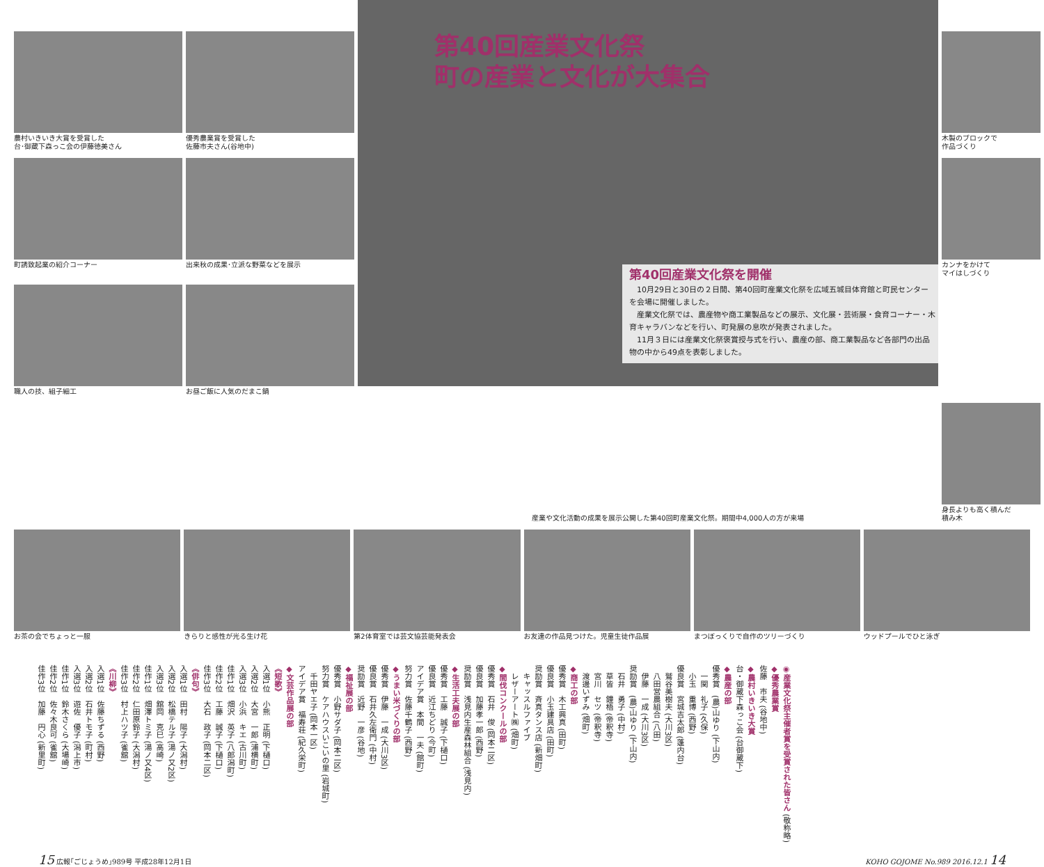農村いきいき大賞を受賞した
台･御蔵下森っこ会の伊藤徳美さん
優秀農業賞を受賞した
佐藤市夫さん(谷地中)
第40回産業文化祭
町の産業と文化が大集合
第40回産業文化祭を開催
　10月29日と30日の２日間、第40回町産業文化祭を広域五城目体育館と町民センターを会場に開催しました。
　産業文化祭では、農産物や商工業製品などの展示、文化展・芸術展・食育コーナー・木育キャラバンなどを行い、町発展の息吹が発表されました。
　11月３日には産業文化祭褒賞授与式を行い、農産の部、商工業製品など各部門の出品物の中から49点を表彰しました。
木製のブロックで
作品づくり
町誘致起業の紹介コーナー
出来秋の成果･立派な野菜などを展示
カンナをかけて
マイはしづくり
職人の技、組子細工
お昼ご飯に人気のだまこ鍋
産業や文化活動の成果を展示公開した第40回町産業文化祭。期間中4,000人の方が来場
身長よりも高く積んだ
積み木
お茶の会でちょっと一服 きらりと感性が光る生け花 第2体育室では芸文協芸能発表会 お友達の作品見つけた。児童生徒作品展 まつぼっくりで自作のツリーづくり ウッドプールでひと泳ぎ
◉産業文化祭主催者賞を受賞された皆さん (敬称略)
◆優秀農業賞
佐藤　市夫 (谷地中)
◆農村いきいき大賞
台・御蔵下森っこ会 (台御蔵下)
◆農産の部
優秀賞　(農)山ゆり (下山内)
　一関　礼子 (久保)
　小玉　重博 (西野)
優良賞　宮城吉太郎 (蓬内台)
　鷲谷美樹夫 (大川3区)
　八田営農組合 (八田)
　伊藤　一成 (大川3区)
奨励賞　(農)山ゆり (下山内)
　石井　勇子 (中村)
　草皆　鐘梧 (帝釈寺)
　宮川　セツ (帝釈寺)
　渡邊いずみ (畑町)
◆商工の部
優秀賞　木工興真 (田町)
優良賞　小玉建具店 (田町)
奨励賞　斉真タンス店 (新畑町)
　キャッスルファイブ
　レザーアート㈱ (畑町)
◆間伐コンクールの部
優秀賞　石井　俊 (岡本二区)
優良賞　加藤孝一郎 (西野)
奨励賞　浅見内生産森林組合 (浅見内)
◆生活工夫展の部
優秀賞　工藤　誠子 (下樋口)
優良賞　近江ちどり (今町)
アイデア賞　本間　一夫 (館町)
努力賞　佐藤千鶴子 (西野)
◆うまい米づくりの部
優秀賞　伊藤　一成 (大川3区)
優良賞　石井久左衛門 (中村)
奨励賞　近野　一彦 (谷地)
◆福祉展の部
優秀賞　小野サダ子 (岡本二区)
努力賞　ケアハウスいこいの里 (岩城町)
　千田ヤエ子 (岡本一区)
アイデア賞　福寿荘 (紀久栄町)
◆文芸作品展の部
《短歌》
入選1位　小熊　正明 (下樋口)
入選2位　大宮　一郎 (浦横町)
入選3位　小浜　キエ (古川町)
佳作1位　畑沢　英子 (八郎潟町)
佳作2位　工藤　誠子 (下樋口)
佳作3位　大石　政子 (岡本二区)
《俳句》
入選1位　田村　陽子 (大潟村)
入選2位　松橋テル子 (湯ノ又2区)
入選3位　舘岡　克巳 (高崎)
佳作1位　畑澤トミ子 (湯ノ又4区)
佳作2位　仁田原鈴子 (大潟村)
佳作3位　村上ハツ子 (雀舘)
《川柳》
入選1位　佐藤ちずる (西野)
入選2位　石井トモ子 (町村)
入選3位　遊佐　優子 (潟上市)
佳作1位　鈴木さくら (大場崎)
佳作2位　佐々木良可 (雀舘)
佳作3位　加藤　円心 (新里町)
15 広報｢ごじょうめ｣989号 平成28年12月1日 KOHO GOJOME No.989 2016.12.1 14